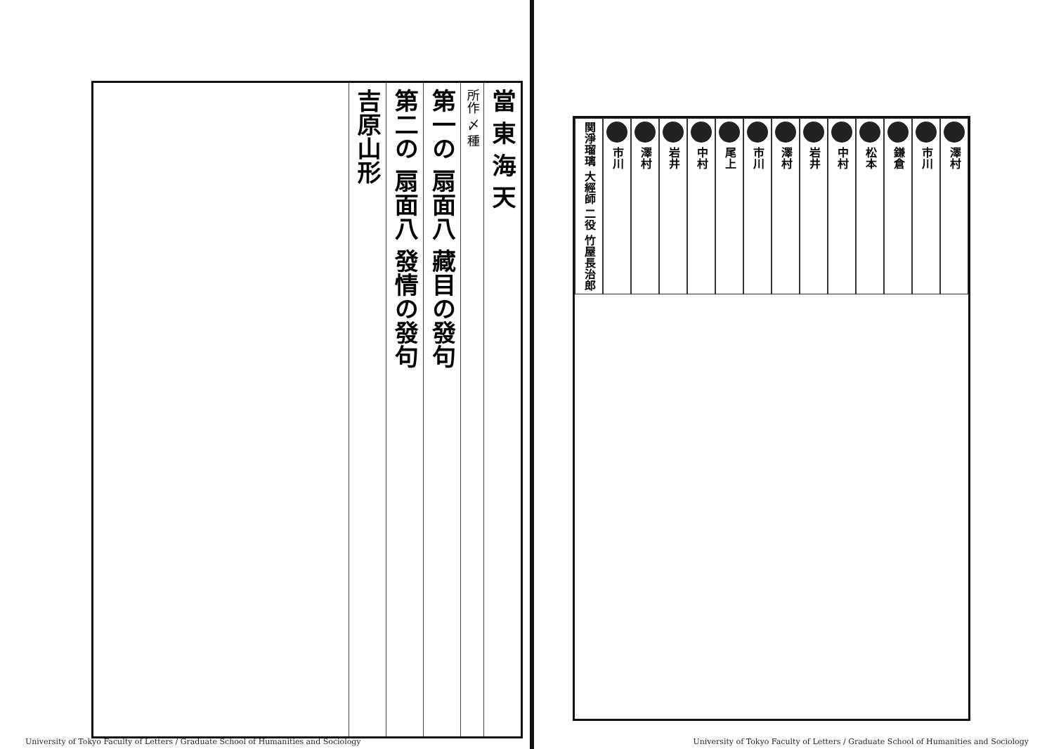當 東 海 天
所作 〆 種
第一の 扇面八 藏目の發句
第二の 扇面八 發情の發句
吉原山形
関淨瑠璃 大經師 二役 竹屋長治郎
市川
澤村
岩井
中村
尾上
市川
澤村
岩井
中村
松本
鎌倉
市川
澤村
University of Tokyo Faculty of Letters / Graduate School of Humanities and Sociology
University of Tokyo Faculty of Letters / Graduate School of Humanities and Sociology